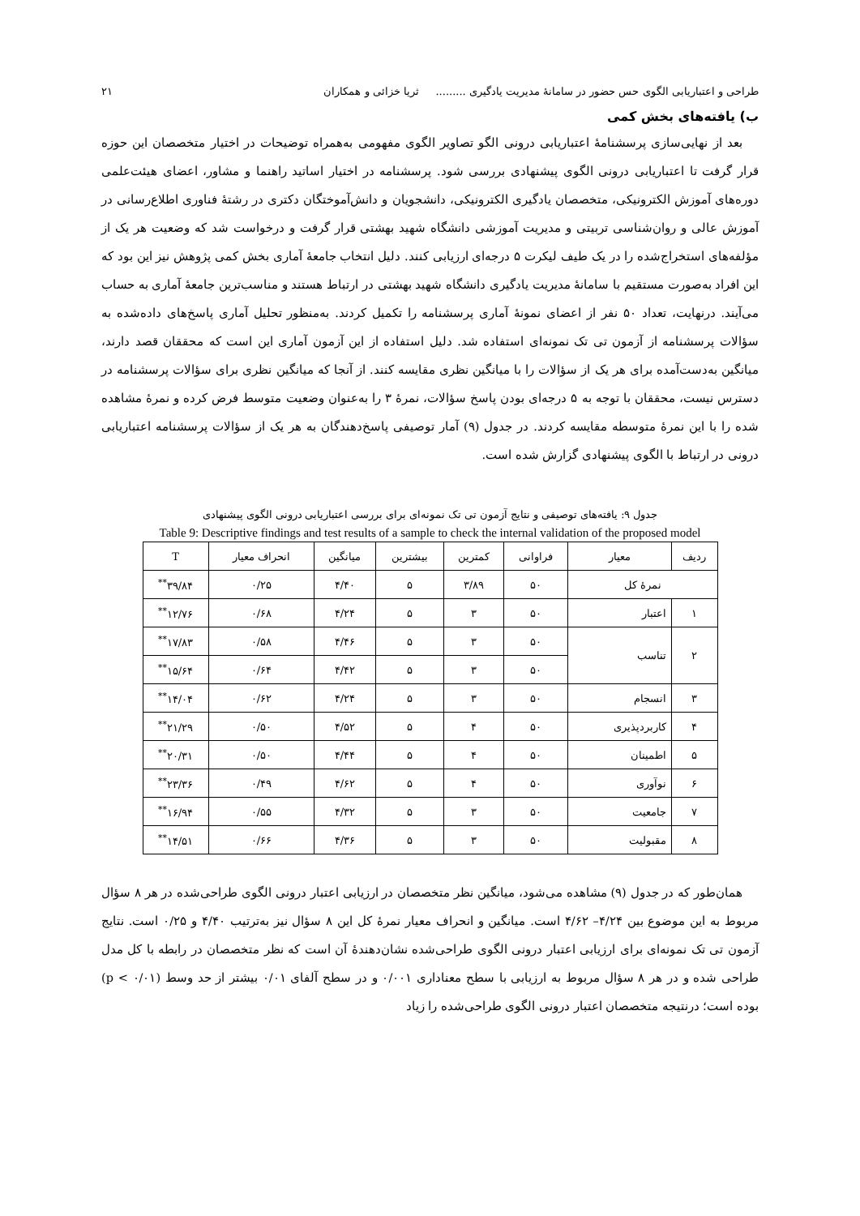طراحی و اعتباریابی الگوی حس حضور در سامانهٔ مدیریت یادگیری ......... ثریا خزائی و همکاران ۲۱
ب) یافته‌های بخش کمی
بعد از نهایی‌سازی پرسشنامهٔ اعتباریابی درونی الگو تصاویر الگوی مفهومی به‌همراه توضیحات در اختیار متخصصان این حوزه قرار گرفت تا اعتباریابی درونی الگوی پیشنهادی بررسی شود. پرسشنامه در اختیار اساتید راهنما و مشاور، اعضای هیئت‌علمی دوره‌های آموزش الکترونیکی، متخصصان یادگیری الکترونیکی، دانشجویان و دانش‌آموختگان دکتری در رشتهٔ فناوری اطلاع‌رسانی در آموزش عالی و روان‌شناسی تربیتی و مدیریت آموزشی دانشگاه شهید بهشتی قرار گرفت و درخواست شد که وضعیت هر یک از مؤلفه‌های استخراج‌شده را در یک طیف لیکرت ۵ درجه‌ای ارزیابی کنند. دلیل انتخاب جامعهٔ آماری بخش کمی پژوهش نیز این بود که این افراد به‌صورت مستقیم با سامانهٔ مدیریت یادگیری دانشگاه شهید بهشتی در ارتباط هستند و مناسب‌ترین جامعهٔ آماری به حساب می‌آیند. درنهایت، تعداد ۵۰ نفر از اعضای نمونهٔ آماری پرسشنامه را تکمیل کردند. به‌منظور تحلیل آماری پاسخ‌های داده‌شده به سؤالات پرسشنامه از آزمون تی تک نمونه‌ای استفاده شد. دلیل استفاده از این آزمون آماری این است که محققان قصد دارند، میانگین به‌دست‌آمده برای هر یک از سؤالات را با میانگین نظری مقایسه کنند. از آنجا که میانگین نظری برای سؤالات پرسشنامه در دسترس نیست، محققان با توجه به ۵ درجه‌ای بودن پاسخ سؤالات، نمرهٔ ۳ را به‌عنوان وضعیت متوسط فرض کرده و نمرهٔ مشاهده شده را با این نمرهٔ متوسطه مقایسه کردند. در جدول (۹) آمار توصیفی پاسخ‌دهندگان به هر یک از سؤالات پرسشنامه اعتباریابی درونی در ارتباط با الگوی پیشنهادی گزارش شده است.
جدول ۹: یافته‌های توصیفی و نتایج آزمون تی تک نمونه‌ای برای بررسی اعتباریابی درونی الگوی پیشنهادی
Table 9: Descriptive findings and test results of a sample to check the internal validation of the proposed model
| ردیف | معیار | فراوانی | کمترین | بیشترین | میانگین | انحراف معیار | T |
| --- | --- | --- | --- | --- | --- | --- | --- |
| نمرهٔ کل | | ۵۰ | ۳/۸۹ | ۵ | ۴/۴۰ | ۰/۲۵ | ۳۹/۸۴<sup>**</sup> |
| ۱ | اعتبار | ۵۰ | ۳ | ۵ | ۴/۲۴ | ۰/۶۸ | ۱۲/۷۶<sup>**</sup> |
| ۲ | تناسب | ۵۰ | ۳ | ۵ | ۴/۴۶ | ۰/۵۸ | ۱۷/۸۳<sup>**</sup> |
| | | ۵۰ | ۳ | ۵ | ۴/۴۲ | ۰/۶۴ | ۱۵/۶۴<sup>**</sup> |
| ۳ | انسجام | ۵۰ | ۳ | ۵ | ۴/۲۴ | ۰/۶۲ | ۱۴/۰۴<sup>**</sup> |
| ۴ | کاربردپذیری | ۵۰ | ۴ | ۵ | ۴/۵۲ | ۰/۵۰ | ۲۱/۲۹<sup>**</sup> |
| ۵ | اطمینان | ۵۰ | ۴ | ۵ | ۴/۴۴ | ۰/۵۰ | ۲۰/۳۱<sup>**</sup> |
| ۶ | نوآوری | ۵۰ | ۴ | ۵ | ۴/۶۲ | ۰/۴۹ | ۲۳/۳۶<sup>**</sup> |
| ۷ | جامعیت | ۵۰ | ۳ | ۵ | ۴/۳۲ | ۰/۵۵ | ۱۶/۹۴<sup>**</sup> |
| ۸ | مقبولیت | ۵۰ | ۳ | ۵ | ۴/۳۶ | ۰/۶۶ | ۱۴/۵۱<sup>**</sup> |
همان‌طور که در جدول (۹) مشاهده می‌شود، میانگین نظر متخصصان در ارزیابی اعتبار درونی الگوی طراحی‌شده در هر ۸ سؤال مربوط به این موضوع بین ۴/۲۴– ۴/۶۲ است. میانگین و انحراف معیار نمرهٔ کل این ۸ سؤال نیز به‌ترتیب ۴/۴۰ و ۰/۲۵ است. نتایج آزمون تی تک نمونه‌ای برای ارزیابی اعتبار درونی الگوی طراحی‌شده نشان‌دهندهٔ آن است که نظر متخصصان در رابطه با کل مدل طراحی شده و در هر ۸ سؤال مربوط به ارزیابی با سطح معناداری ۰/۰۰۱ و در سطح آلفای ۰/۰۱ بیشتر از حد وسط (p < ۰/۰۱) بوده است؛ درنتیجه متخصصان اعتبار درونی الگوی طراحی‌شده را زیاد